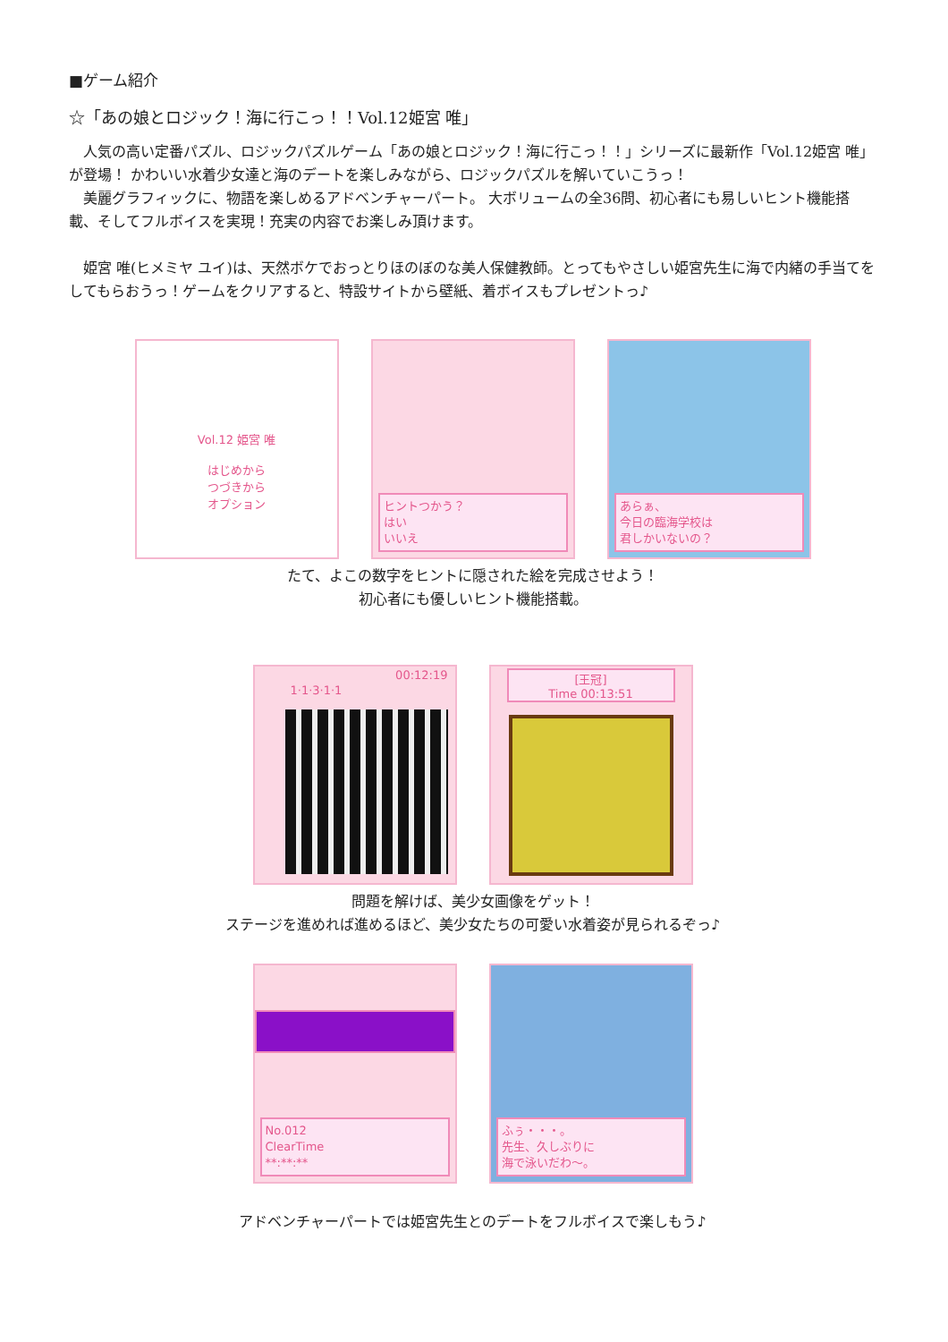■ゲーム紹介
☆「あの娘とロジック！海に行こっ！！Vol.12姫宮 唯」
人気の高い定番パズル、ロジックパズルゲーム「あの娘とロジック！海に行こっ！！」シリーズに最新作「Vol.12姫宮 唯」が登場！ かわいい水着少女達と海のデートを楽しみながら、ロジックパズルを解いていこうっ！
美麗グラフィックに、物語を楽しめるアドベンチャーパート。 大ボリュームの全36問、初心者にも易しいヒント機能搭載、そしてフルボイスを実現！充実の内容でお楽しみ頂けます。
姫宮 唯(ヒメミヤ ユイ)は、天然ボケでおっとりほのぼのな美人保健教師。とってもやさしい姫宮先生に海で内緒の手当てをしてもらおうっ！ゲームをクリアすると、特設サイトから壁紙、着ボイスもプレゼントっ♪
Vol.12 姫宮 唯
はじめから
つづきから
オプション
ヒントつかう？
はい
いいえ
あらぁ、
今日の臨海学校は
君しかいないの？
たて、よこの数字をヒントに隠された絵を完成させよう！
初心者にも優しいヒント機能搭載。
00:12:19
1·1·3·1·1
[王冠]
Time 00:13:51
問題を解けば、美少女画像をゲット！
ステージを進めれば進めるほど、美少女たちの可愛い水着姿が見られるぞっ♪
No.012
ClearTime
**:**:**
ふぅ・・・。
先生、久しぶりに
海で泳いだわ～。
アドベンチャーパートでは姫宮先生とのデートをフルボイスで楽しもう♪